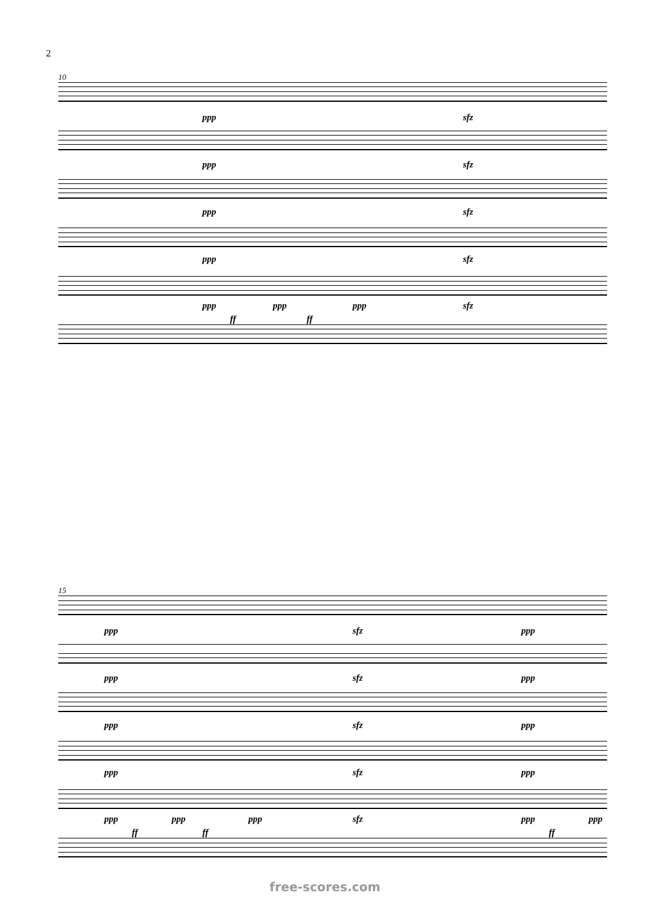2
10
ppp sfz
ppp sfz
ppp sfz
ppp sfz
ppp
ff
ppp
ff
ppp sfz
15
ppp sfz ppp
ppp sfz ppp
ppp sfz ppp
ppp sfz ppp
ppp
ff
ppp
ff
ppp sfz ppp
ff
ppp
free-scores.com